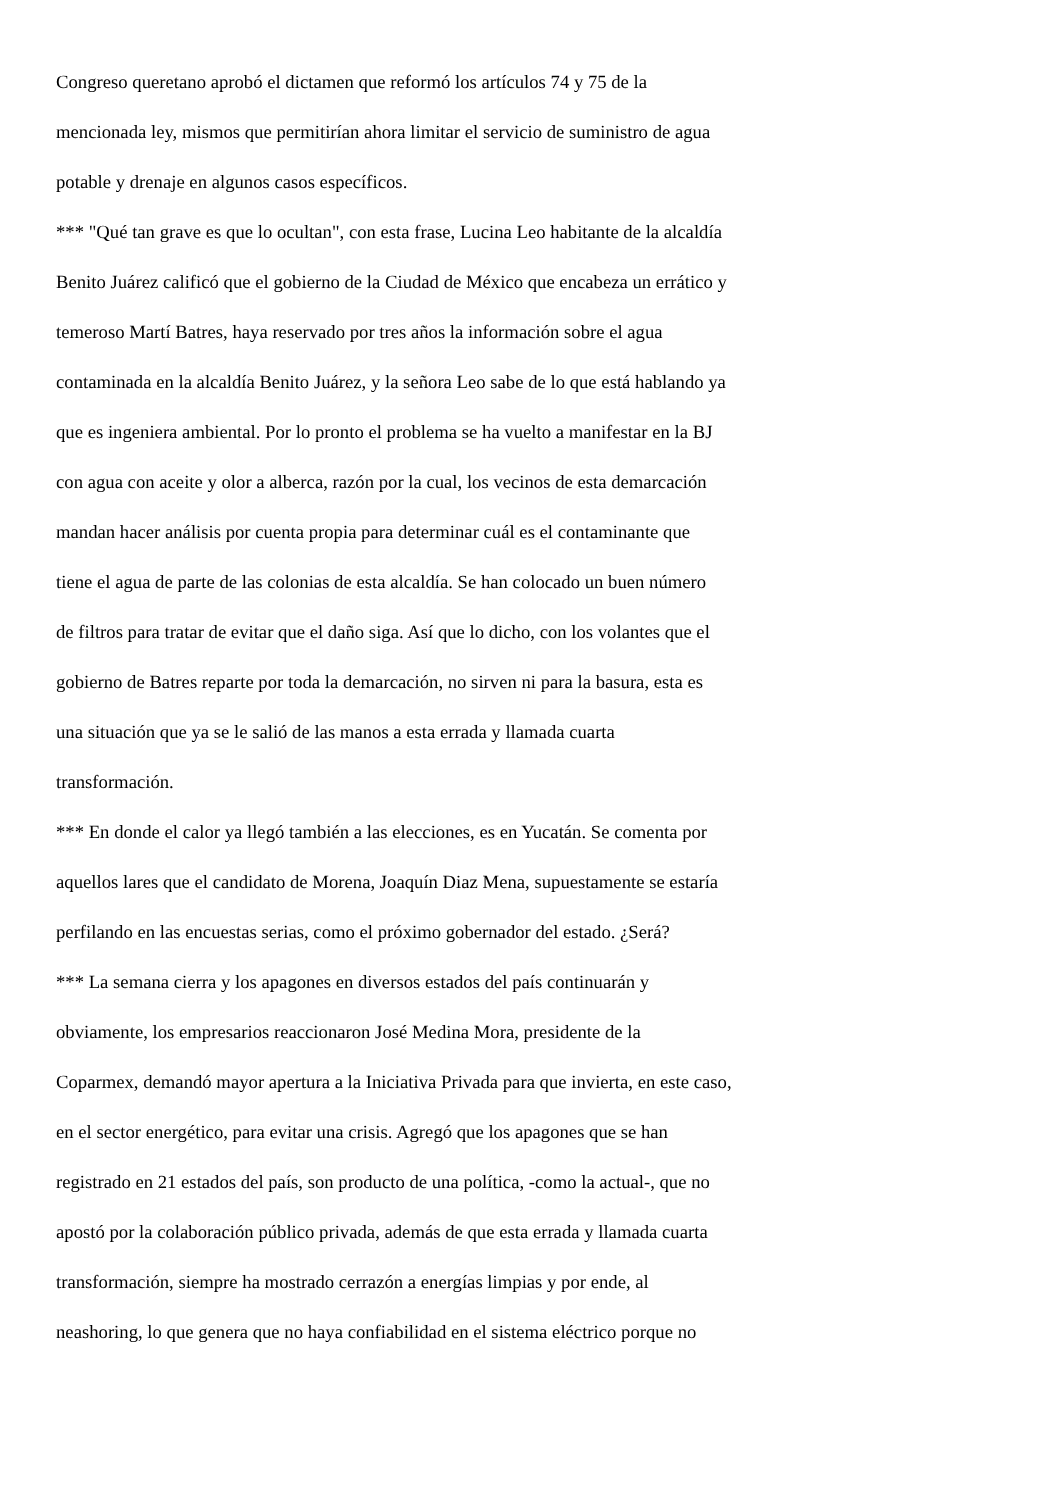Congreso queretano aprobó el dictamen que reformó los artículos 74 y 75 de la
mencionada ley, mismos que permitirían ahora limitar el servicio de suministro de agua
potable y drenaje en algunos casos específicos.
*** "Qué tan grave es que lo ocultan", con esta frase, Lucina Leo habitante de la alcaldía
Benito Juárez calificó que el gobierno de la Ciudad de México que encabeza un errático y
temeroso Martí Batres, haya reservado por tres años la información sobre el agua
contaminada en la alcaldía Benito Juárez, y la señora Leo sabe de lo que está hablando ya
que es ingeniera ambiental. Por lo pronto el problema se ha vuelto a manifestar en la BJ
con agua con aceite y olor a alberca, razón por la cual, los vecinos de esta demarcación
mandan hacer análisis por cuenta propia para determinar cuál es el contaminante que
tiene el agua de parte de las colonias de esta alcaldía. Se han colocado un buen número
de filtros para tratar de evitar que el daño siga. Así que lo dicho, con los volantes que el
gobierno de Batres reparte por toda la demarcación, no sirven ni para la basura, esta es
una situación que ya se le salió de las manos a esta errada y llamada cuarta
transformación.
*** En donde el calor ya llegó también a las elecciones, es en Yucatán. Se comenta por
aquellos lares que el candidato de Morena, Joaquín Diaz Mena, supuestamente se estaría
perfilando en las encuestas serias, como el próximo gobernador del estado. ¿Será?
*** La semana cierra y los apagones en diversos estados del país continuarán y
obviamente, los empresarios reaccionaron José Medina Mora, presidente de la
Coparmex, demandó mayor apertura a la Iniciativa Privada para que invierta, en este caso,
en el sector energético, para evitar una crisis. Agregó que los apagones que se han
registrado en 21 estados del país, son producto de una política, -como la actual-, que no
apostó por la colaboración público privada, además de que esta errada y llamada cuarta
transformación, siempre ha mostrado cerrazón a energías limpias y por ende, al
neashoring, lo que genera que no haya confiabilidad en el sistema eléctrico porque no